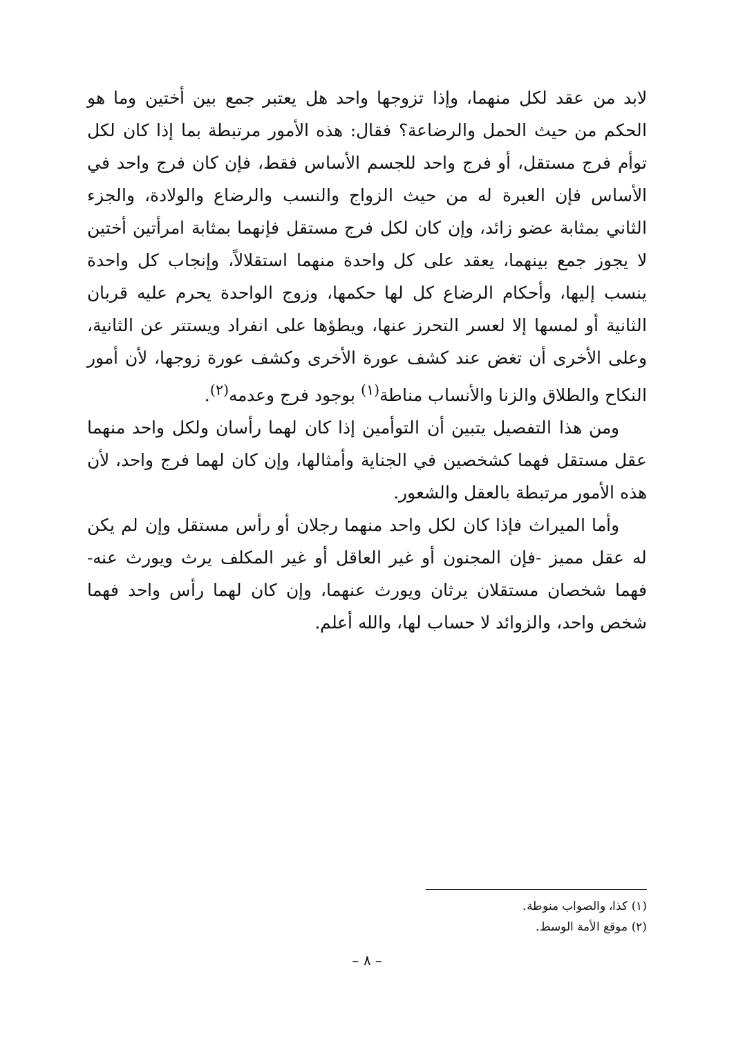لابد من عقد لكل منهما، وإذا تزوجها واحد هل يعتبر جمع بين أختين وما هو الحكم من حيث الحمل والرضاعة؟ فقال: هذه الأمور مرتبطة بما إذا كان لكل توأم فرج مستقل، أو فرج واحد للجسم الأساس فقط، فإن كان فرج واحد في الأساس فإن العبرة له من حيث الزواج والنسب والرضاع والولادة، والجزء الثاني بمثابة عضو زائد، وإن كان لكل فرج مستقل فإنهما بمثابة امرأتين أختين لا يجوز جمع بينهما، يعقد على كل واحدة منهما استقلالاً، وإنجاب كل واحدة ينسب إليها، وأحكام الرضاع كل لها حكمها، وزوج الواحدة يحرم عليه قربان الثانية أو لمسها إلا لعسر التحرز عنها، ويطؤها على انفراد ويستتر عن الثانية، وعلى الأخرى أن تغض عند كشف عورة الأخرى وكشف عورة زوجها، لأن أمور النكاح والطلاق والزنا والأنساب مناطة<sup>(١)</sup> بوجود فرج وعدمه<sup>(٢)</sup>.
ومن هذا التفصيل يتبين أن التوأمين إذا كان لهما رأسان ولكل واحد منهما عقل مستقل فهما كشخصين في الجناية وأمثالها، وإن كان لهما فرج واحد، لأن هذه الأمور مرتبطة بالعقل والشعور.
وأما الميراث فإذا كان لكل واحد منهما رجلان أو رأس مستقل وإن لم يكن له عقل مميز -فإن المجنون أو غير العاقل أو غير المكلف يرث ويورث عنه- فهما شخصان مستقلان يرثان ويورث عنهما، وإن كان لهما رأس واحد فهما شخص واحد، والزوائد لا حساب لها، والله أعلم.
(١) كذا، والصواب منوطة.
(٢) موقع الأمة الوسط.
– ٨ –